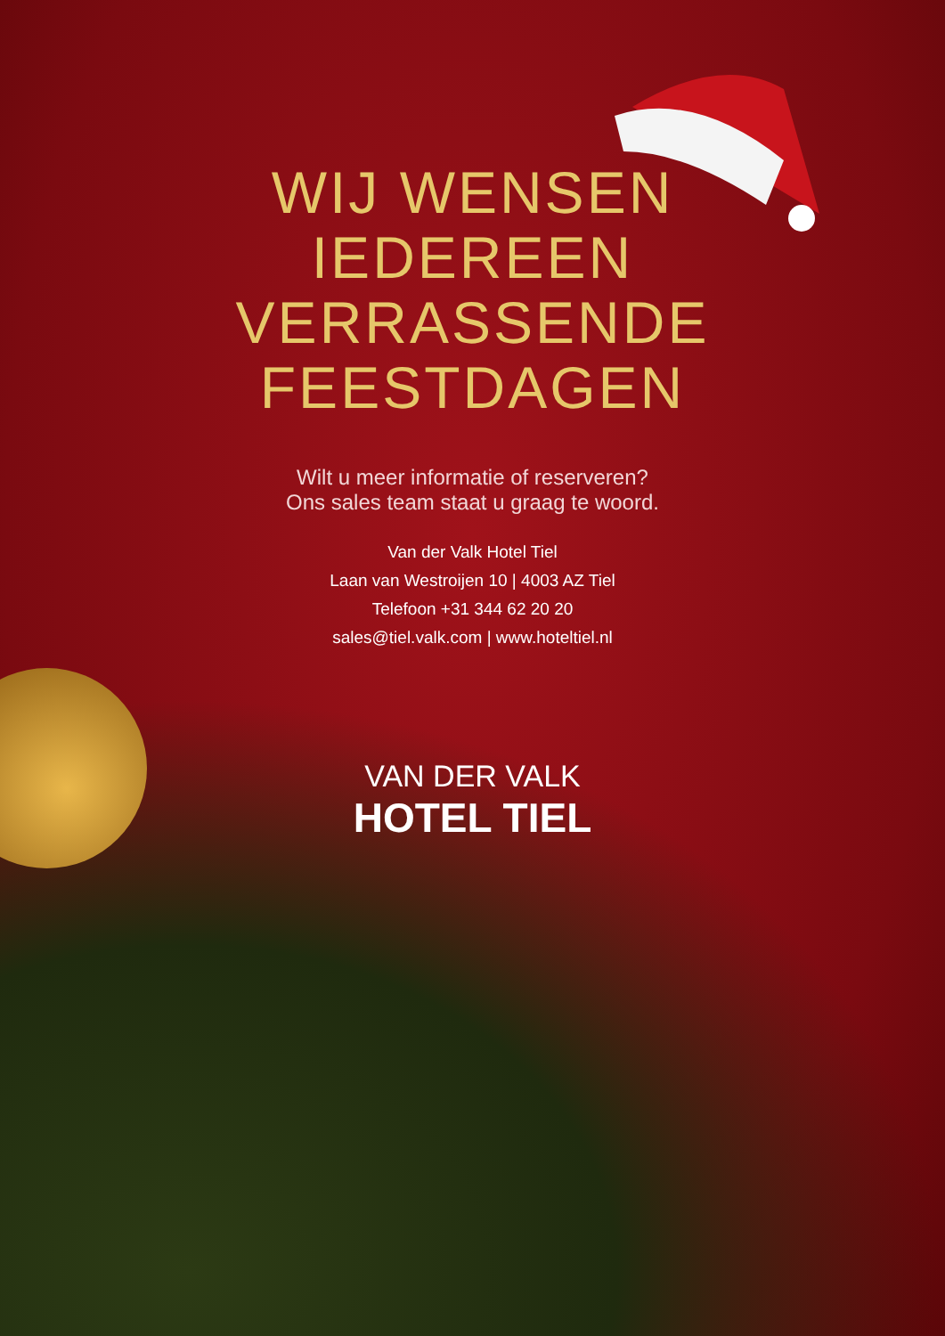WIJ WENSEN
IEDEREEN
VERRASSENDE
FEESTDAGEN
Wilt u meer informatie of reserveren?
Ons sales team staat u graag te woord.
Van der Valk Hotel Tiel
Laan van Westroijen 10 | 4003 AZ Tiel
Telefoon +31 344 62 20 20
sales@tiel.valk.com | www.hoteltiel.nl
VAN DER VALK
HOTEL TIEL